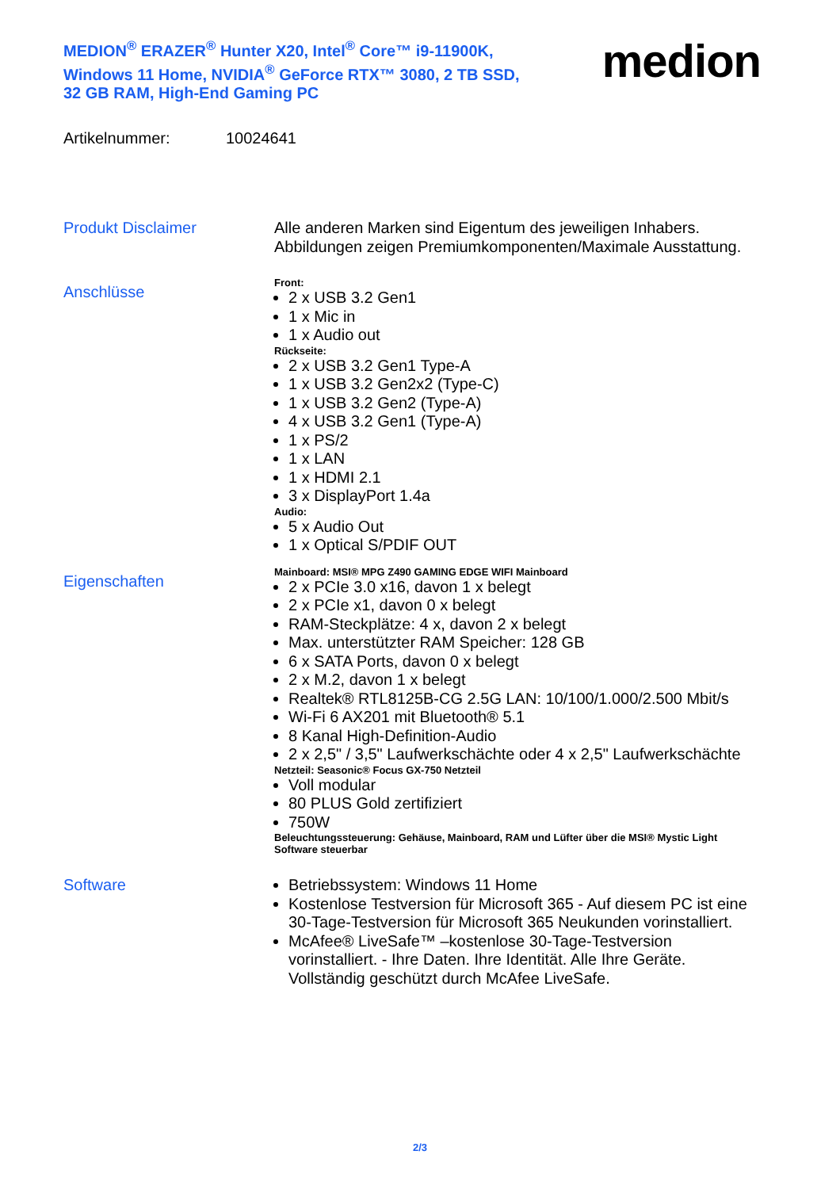MEDION<sup>®</sup> ERAZER<sup>®</sup> Hunter X20, Intel<sup>®</sup> Core™ i9-11900K, Windows 11 Home, NVIDIA<sup>®</sup> GeForce RTX™ 3080, 2 TB SSD, 32 GB RAM, High-End Gaming PC
medion
Artikelnummer: 10024641
Produkt Disclaimer
Alle anderen Marken sind Eigentum des jeweiligen Inhabers. Abbildungen zeigen Premiumkomponenten/Maximale Ausstattung.
Anschlüsse
Front:
2 x USB 3.2 Gen1
1 x Mic in
1 x Audio out
Rückseite:
2 x USB 3.2 Gen1 Type-A
1 x USB 3.2 Gen2x2 (Type-C)
1 x USB 3.2 Gen2 (Type-A)
4 x USB 3.2 Gen1 (Type-A)
1 x PS/2
1 x LAN
1 x HDMI 2.1
3 x DisplayPort 1.4a
Audio:
5 x Audio Out
1 x Optical S/PDIF OUT
Eigenschaften
Mainboard: MSI® MPG Z490 GAMING EDGE WIFI Mainboard
2 x PCIe 3.0 x16, davon 1 x belegt
2 x PCIe x1, davon 0 x belegt
RAM-Steckplätze: 4 x, davon 2 x belegt
Max. unterstützter RAM Speicher: 128 GB
6 x SATA Ports, davon 0 x belegt
2 x M.2, davon 1 x belegt
Realtek® RTL8125B-CG 2.5G LAN: 10/100/1.000/2.500 Mbit/s
Wi-Fi 6 AX201 mit Bluetooth® 5.1
8 Kanal High-Definition-Audio
2 x 2,5" / 3,5" Laufwerkschächte oder 4 x 2,5" Laufwerkschächte
Netzteil: Seasonic® Focus GX-750 Netzteil
Voll modular
80 PLUS Gold zertifiziert
750W
Beleuchtungssteuerung: Gehäuse, Mainboard, RAM und Lüfter über die MSI® Mystic Light Software steuerbar
Software
Betriebssystem: Windows 11 Home
Kostenlose Testversion für Microsoft 365 - Auf diesem PC ist eine 30-Tage-Testversion für Microsoft 365 Neukunden vorinstalliert.
McAfee® LiveSafe™ –kostenlose 30-Tage-Testversion vorinstalliert. - Ihre Daten. Ihre Identität. Alle Ihre Geräte. Vollständig geschützt durch McAfee LiveSafe.
2/3